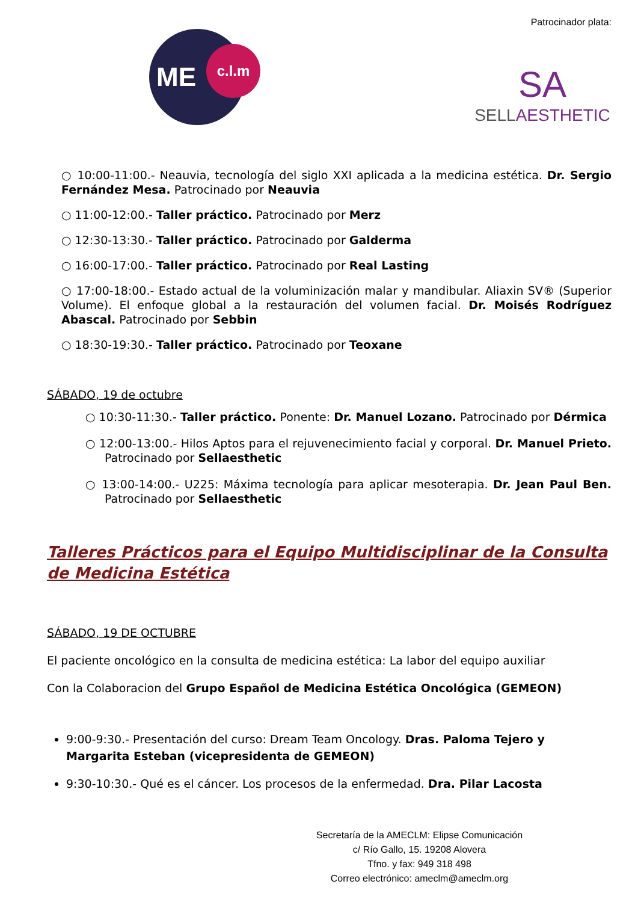ME c.l.m
Patrocinador plata:
SA
SELLAESTHETIC
○ 10:00-11:00.- Neauvia, tecnología del siglo XXI aplicada a la medicina estética. Dr. Sergio Fernández Mesa. Patrocinado por Neauvia
○ 11:00-12:00.- Taller práctico. Patrocinado por Merz
○ 12:30-13:30.- Taller práctico. Patrocinado por Galderma
○ 16:00-17:00.- Taller práctico. Patrocinado por Real Lasting
○ 17:00-18:00.- Estado actual de la voluminización malar y mandibular. Aliaxin SV® (Superior Volume). El enfoque global a la restauración del volumen facial. Dr. Moisés Rodríguez Abascal. Patrocinado por Sebbin
○ 18:30-19:30.- Taller práctico. Patrocinado por Teoxane
SÁBADO, 19 de octubre
○ 10:30-11:30.- Taller práctico. Ponente: Dr. Manuel Lozano. Patrocinado por Dérmica
○ 12:00-13:00.- Hilos Aptos para el rejuvenecimiento facial y corporal. Dr. Manuel Prieto. Patrocinado por Sellaesthetic
○ 13:00-14:00.- U225: Máxima tecnología para aplicar mesoterapia. Dr. Jean Paul Ben. Patrocinado por Sellaesthetic
Talleres Prácticos para el Equipo Multidisciplinar de la Consulta de Medicina Estética
SÁBADO, 19 DE OCTUBRE
El paciente oncológico en la consulta de medicina estética: La labor del equipo auxiliar
Con la Colaboracion del Grupo Español de Medicina Estética Oncológica (GEMEON)
9:00-9:30.- Presentación del curso: Dream Team Oncology. Dras. Paloma Tejero y Margarita Esteban (vicepresidenta de GEMEON)
9:30-10:30.- Qué es el cáncer. Los procesos de la enfermedad. Dra. Pilar Lacosta
Secretaría de la AMECLM: Elipse Comunicación
c/ Río Gallo, 15. 19208 Alovera
Tfno. y fax: 949 318 498
Correo electrónico: ameclm@ameclm.org